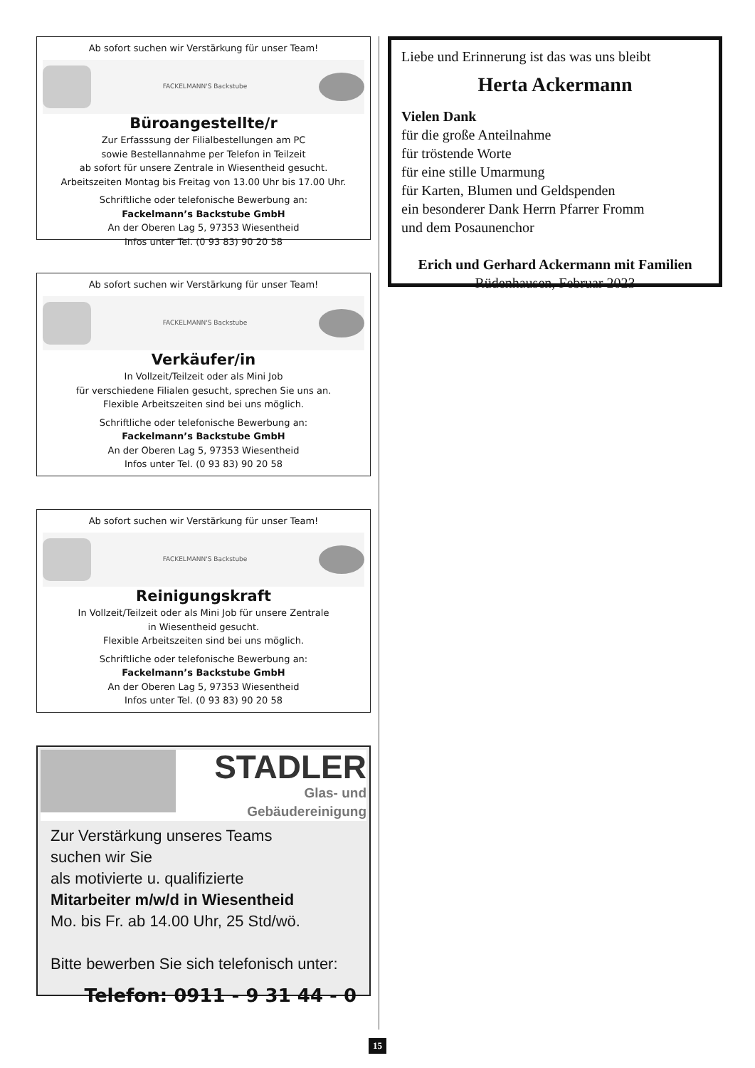Ab sofort suchen wir Verstärkung für unser Team!
FACKELMANN'S Backstube
Büroangestellte/r
Zur Erfasssung der Filialbestellungen am PC
sowie Bestellannahme per Telefon in Teilzeit
ab sofort für unsere Zentrale in Wiesentheid gesucht.
Arbeitszeiten Montag bis Freitag von 13.00 Uhr bis 17.00 Uhr.
Schriftliche oder telefonische Bewerbung an:
Fackelmann’s Backstube GmbH
An der Oberen Lag 5, 97353 Wiesentheid
Infos unter Tel. (0 93 83) 90 20 58
Ab sofort suchen wir Verstärkung für unser Team!
FACKELMANN'S Backstube
Verkäufer/in
In Vollzeit/Teilzeit oder als Mini Job
für verschiedene Filialen gesucht, sprechen Sie uns an.
Flexible Arbeitszeiten sind bei uns möglich.
Schriftliche oder telefonische Bewerbung an:
Fackelmann’s Backstube GmbH
An der Oberen Lag 5, 97353 Wiesentheid
Infos unter Tel. (0 93 83) 90 20 58
Ab sofort suchen wir Verstärkung für unser Team!
FACKELMANN'S Backstube
Reinigungskraft
In Vollzeit/Teilzeit oder als Mini Job für unsere Zentrale
in Wiesentheid gesucht.
Flexible Arbeitszeiten sind bei uns möglich.
Schriftliche oder telefonische Bewerbung an:
Fackelmann’s Backstube GmbH
An der Oberen Lag 5, 97353 Wiesentheid
Infos unter Tel. (0 93 83) 90 20 58
STADLER
Glas- und
Gebäudereinigung
Zur Verstärkung unseres Teams
suchen wir Sie
als motivierte u. qualifizierte
Mitarbeiter m/w/d in Wiesentheid
Mo. bis Fr. ab 14.00 Uhr, 25 Std/wö.
Bitte bewerben Sie sich telefonisch unter:
Telefon: 0911 - 9 31 44 - 0
Liebe und Erinnerung ist das was uns bleibt
Herta Ackermann
Vielen Dank
für die große Anteilnahme
für tröstende Worte
für eine stille Umarmung
für Karten, Blumen und Geldspenden
ein besonderer Dank Herrn Pfarrer Fromm
und dem Posaunenchor
Erich und Gerhard Ackermann mit Familien
Rüdenhausen, Februar 2023
15